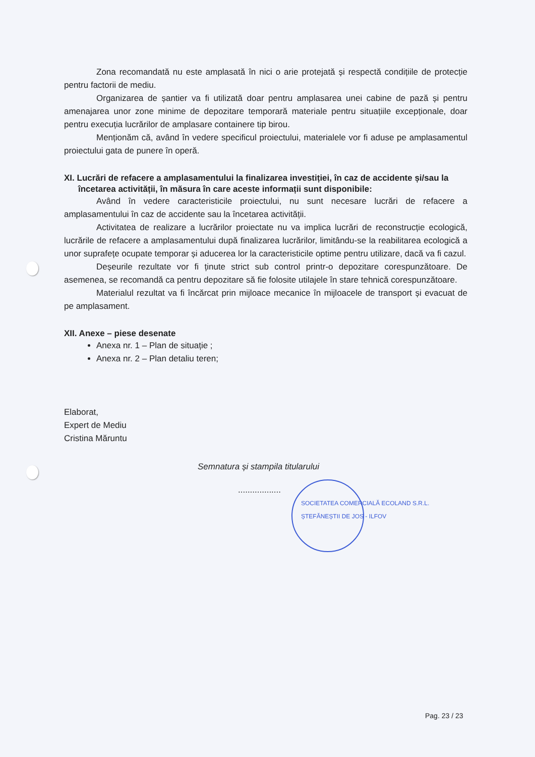Zona recomandată nu este amplasată în nici o arie protejată și respectă condițiile de protecție pentru factorii de mediu.
Organizarea de șantier va fi utilizată doar pentru amplasarea unei cabine de pază și pentru amenajarea unor zone minime de depozitare temporară materiale pentru situațiile excepționale, doar pentru execuția lucrărilor de amplasare containere tip birou.
Menționăm că, având în vedere specificul proiectului, materialele vor fi aduse pe amplasamentul proiectului gata de punere în operă.
XI. Lucrări de refacere a amplasamentului la finalizarea investiției, în caz de accidente și/sau la încetarea activității, în măsura în care aceste informații sunt disponibile:
Având în vedere caracteristicile proiectului, nu sunt necesare lucrări de refacere a amplasamentului în caz de accidente sau la încetarea activității.
Activitatea de realizare a lucrărilor proiectate nu va implica lucrări de reconstrucție ecologică, lucrările de refacere a amplasamentului după finalizarea lucrărilor, limitându-se la reabilitarea ecologică a unor suprafețe ocupate temporar și aducerea lor la caracteristicile optime pentru utilizare, dacă va fi cazul.
Deșeurile rezultate vor fi ținute strict sub control printr-o depozitare corespunzătoare. De asemenea, se recomandă ca pentru depozitare să fie folosite utilajele în stare tehnică corespunzătoare.
Materialul rezultat va fi încărcat prin mijloace mecanice în mijloacele de transport și evacuat de pe amplasament.
XII. Anexe – piese desenate
Anexa nr. 1 – Plan de situație ;
Anexa nr. 2 – Plan detaliu teren;
Elaborat,
Expert de Mediu
Cristina Măruntu
Semnatura și stampila titularului
..................
SOCIETATEA COMERCIALĂ ECOLAND S.R.L. ȘTEFĂNEȘTII DE JOS - ILFOV
Pag. 23 / 23